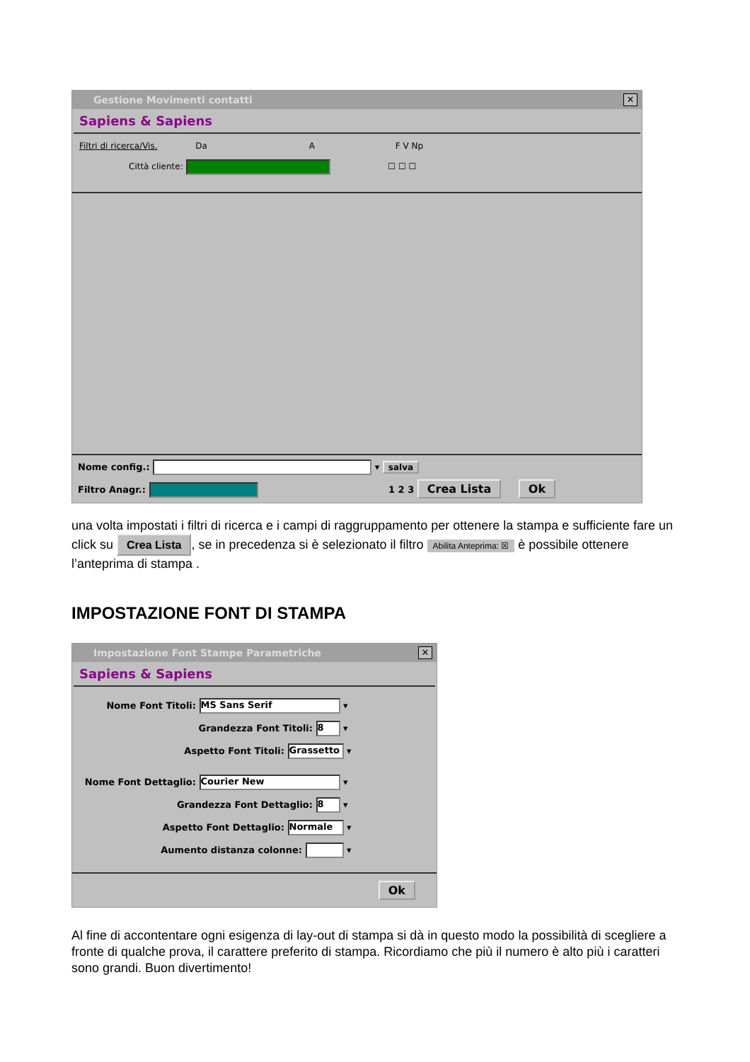Gestione Movimenti contatti ✕
Sapiens & Sapiens
Filtri di ricerca/Vis. Da A F V Np
Città cliente: ☐ ☐ ☐
Nome config.: ▾ salva
Filtro Anagr.: 1 2 3 Crea Lista Ok
una volta impostati i filtri di ricerca e i campi di raggruppamento per ottenere la stampa e sufficiente fare un click su Crea Lista, se in precedenza si è selezionato il filtro Abilita Anteprima: ☒ è possibile ottenere l’anteprima di stampa .
IMPOSTAZIONE FONT DI STAMPA
Impostazione Font Stampe Parametriche ✕
Sapiens & Sapiens
Nome Font Titoli: MS Sans Serif ▾
Grandezza Font Titoli: 8 ▾
Aspetto Font Titoli: Grassetto ▾
Nome Font Dettaglio: Courier New ▾
Grandezza Font Dettaglio: 8 ▾
Aspetto Font Dettaglio: Normale ▾
Aumento distanza colonne: ▾
Ok
Al fine di accontentare ogni esigenza di lay-out di stampa si dà in questo modo la possibilità di scegliere a fronte di qualche prova, il carattere preferito di stampa. Ricordiamo che più il numero è alto più i caratteri sono grandi. Buon divertimento!